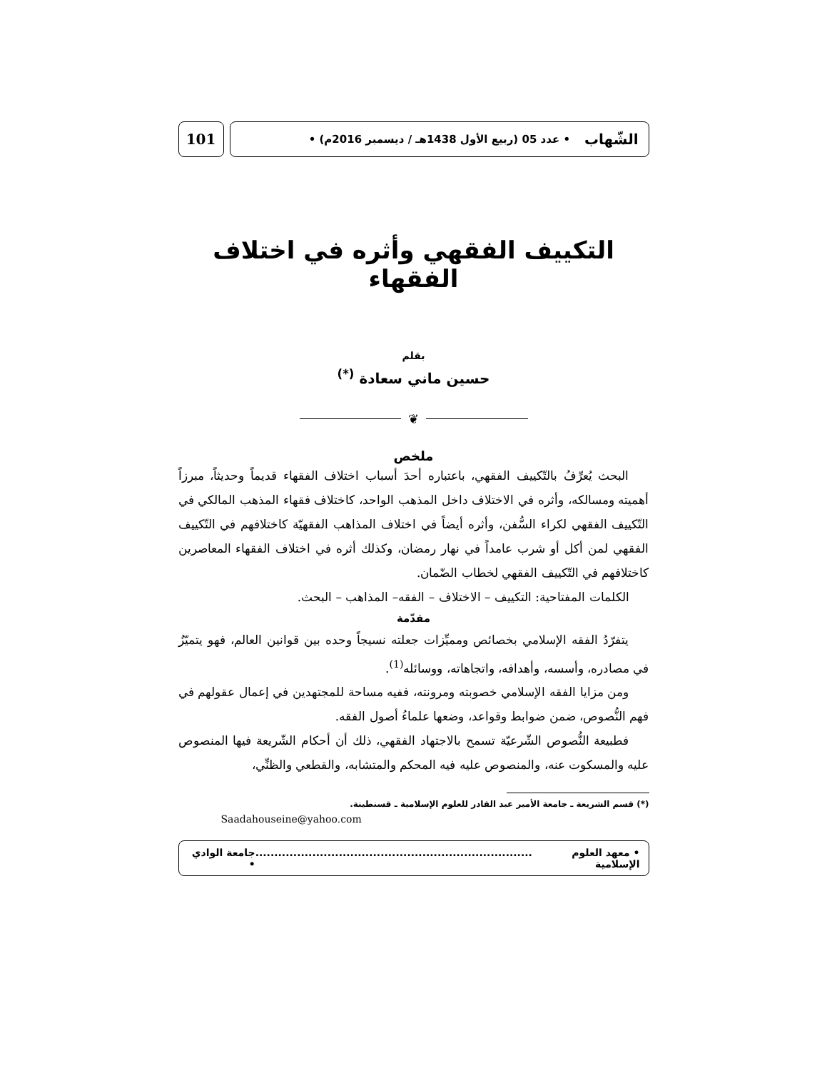الشّهاب • عدد 05 (ربيع الأول 1438هـ / ديسمبر 2016م) •
101
التكييف الفقهي وأثره في اختلاف الفقهاء
بقلم
حسين ماني سعادة <sup>(*)</sup>
❦
ملخص
البحث يُعرِّفُ بالتّكييف الفقهي، باعتباره أحدَ أسباب اختلاف الفقهاء قديماً وحديثاً، مبرزاً أهميته ومسالكه، وأثره في الاختلاف داخل المذهب الواحد، كاختلاف فقهاء المذهب المالكي في التّكييف الفقهي لكراء السُّفن، وأثره أيضاً في اختلاف المذاهب الفقهيّة كاختلافهم في التّكييف الفقهي لمن أكل أو شرب عامداً في نهار رمضان، وكذلك أثره في اختلاف الفقهاء المعاصرين كاختلافهم في التّكييف الفقهي لخطاب الضّمان.
الكلمات المفتاحية: التكييف – الاختلاف – الفقه– المذاهب – البحث.
مقدّمة
يتفرّدُ الفقه الإسلامي بخصائص ومميِّزات جعلته نسيجاً وحده بين قوانين العالم، فهو يتميّزُ في مصادره، وأسسه، وأهدافه، واتجاهاته، ووسائله<sup>(1)</sup>.
ومن مزايا الفقه الإسلامي خصوبته ومرونته، ففيه مساحة للمجتهدين في إعمال عقولهم في فهم النُّصوص، ضمن ضوابط وقواعد، وضعها علماءُ أصول الفقه.
فطبيعة النُّصوص الشّرعيّة تسمح بالاجتهاد الفقهي، ذلك أن أحكام الشّريعة فيها المنصوص عليه والمسكوت عنه، والمنصوص عليه فيه المحكم والمتشابه، والقطعي والظنِّي،
(*) قسم الشريعة ـ جامعة الأمير عبد القادر للعلوم الإسلامية ـ قسنطينة.
Saadahouseine@yahoo.com
• معهد العلوم الإسلامية......................................................................... جامعة الوادي •